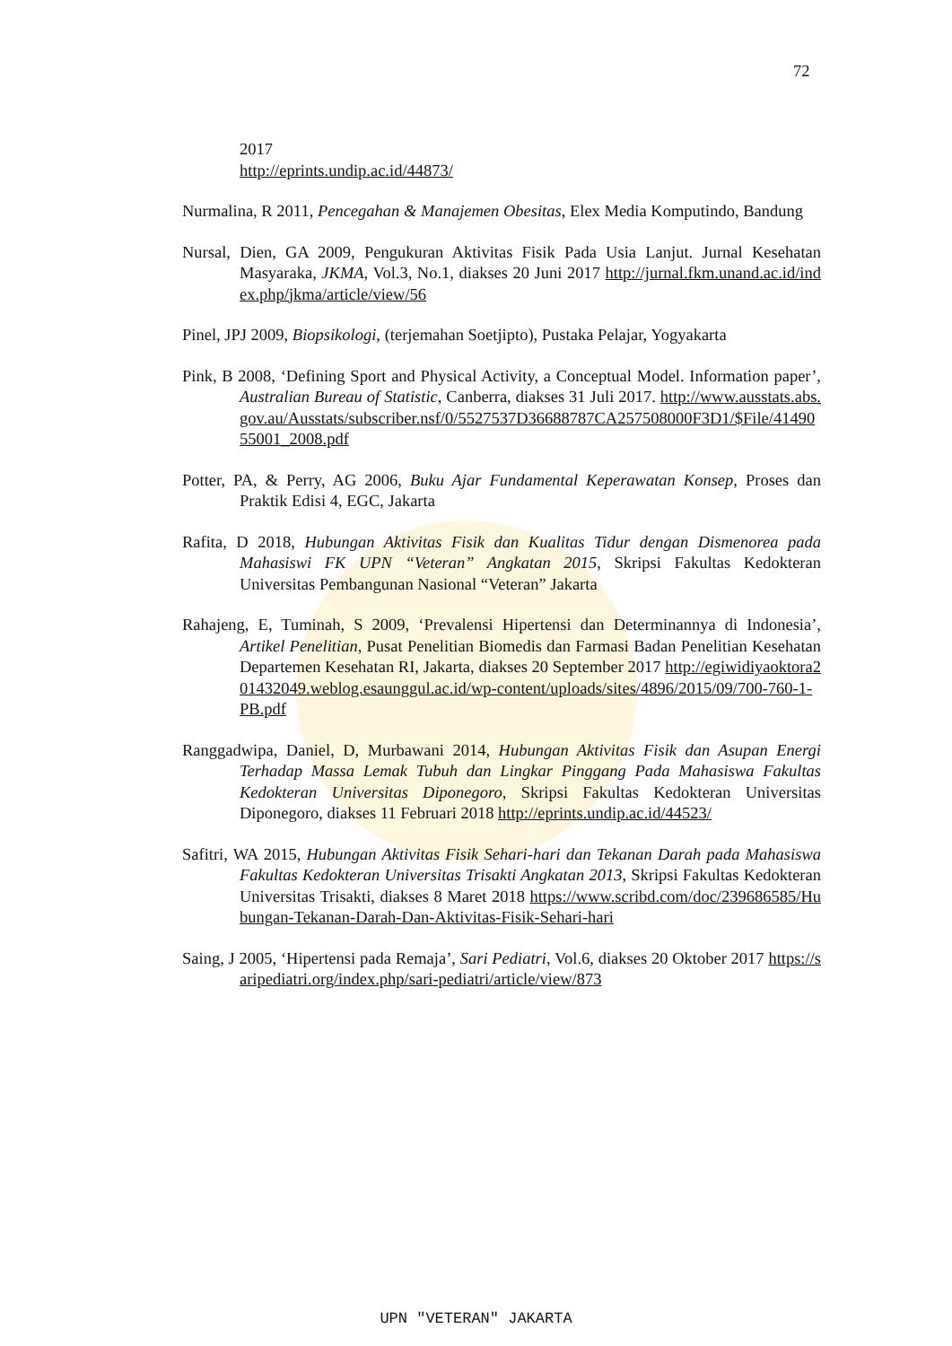72
2017
http://eprints.undip.ac.id/44873/
Nurmalina, R 2011, Pencegahan & Manajemen Obesitas, Elex Media Komputindo, Bandung
Nursal, Dien, GA 2009, Pengukuran Aktivitas Fisik Pada Usia Lanjut. Jurnal Kesehatan Masyaraka, JKMA, Vol.3, No.1, diakses 20 Juni 2017 http://jurnal.fkm.unand.ac.id/index.php/jkma/article/view/56
Pinel, JPJ 2009, Biopsikologi, (terjemahan Soetjipto), Pustaka Pelajar, Yogyakarta
Pink, B 2008, ‘Defining Sport and Physical Activity, a Conceptual Model. Information paper’, Australian Bureau of Statistic, Canberra, diakses 31 Juli 2017. http://www.ausstats.abs.gov.au/Ausstats/subscriber.nsf/0/5527537D36688787CA257508000F3D1/$File/4149055001_2008.pdf
Potter, PA, & Perry, AG 2006, Buku Ajar Fundamental Keperawatan Konsep, Proses dan Praktik Edisi 4, EGC, Jakarta
Rafita, D 2018, Hubungan Aktivitas Fisik dan Kualitas Tidur dengan Dismenorea pada Mahasiswi FK UPN “Veteran” Angkatan 2015, Skripsi Fakultas Kedokteran Universitas Pembangunan Nasional “Veteran” Jakarta
Rahajeng, E, Tuminah, S 2009, ‘Prevalensi Hipertensi dan Determinannya di Indonesia’, Artikel Penelitian, Pusat Penelitian Biomedis dan Farmasi Badan Penelitian Kesehatan Departemen Kesehatan RI, Jakarta, diakses 20 September 2017 http://egiwidiyaoktora201432049.weblog.esaunggul.ac.id/wp-content/uploads/sites/4896/2015/09/700-760-1-PB.pdf
Ranggadwipa, Daniel, D, Murbawani 2014, Hubungan Aktivitas Fisik dan Asupan Energi Terhadap Massa Lemak Tubuh dan Lingkar Pinggang Pada Mahasiswa Fakultas Kedokteran Universitas Diponegoro, Skripsi Fakultas Kedokteran Universitas Diponegoro, diakses 11 Februari 2018 http://eprints.undip.ac.id/44523/
Safitri, WA 2015, Hubungan Aktivitas Fisik Sehari-hari dan Tekanan Darah pada Mahasiswa Fakultas Kedokteran Universitas Trisakti Angkatan 2013, Skripsi Fakultas Kedokteran Universitas Trisakti, diakses 8 Maret 2018 https://www.scribd.com/doc/239686585/Hubungan-Tekanan-Darah-Dan-Aktivitas-Fisik-Sehari-hari
Saing, J 2005, ‘Hipertensi pada Remaja’, Sari Pediatri, Vol.6, diakses 20 Oktober 2017 https://saripediatri.org/index.php/sari-pediatri/article/view/873
UPN "VETERAN" JAKARTA